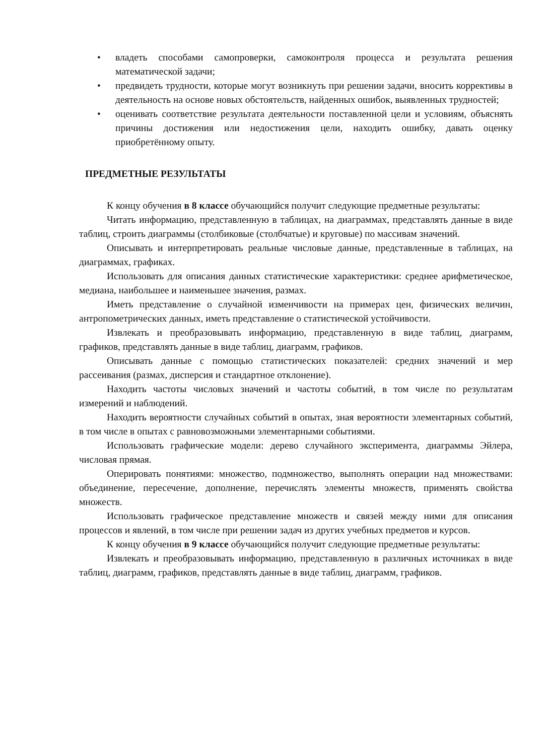• владеть способами самопроверки, самоконтроля процесса и результата решения математической задачи;
• предвидеть трудности, которые могут возникнуть при решении задачи, вносить коррективы в деятельность на основе новых обстоятельств, найденных ошибок, выявленных трудностей;
• оценивать соответствие результата деятельности поставленной цели и условиям, объяснять причины достижения или недостижения цели, находить ошибку, давать оценку приобретённому опыту.
ПРЕДМЕТНЫЕ РЕЗУЛЬТАТЫ
К концу обучения в 8 классе обучающийся получит следующие предметные результаты:
Читать информацию, представленную в таблицах, на диаграммах, представлять данные в виде таблиц, строить диаграммы (столбиковые (столбчатые) и круговые) по массивам значений.
Описывать и интерпретировать реальные числовые данные, представленные в таблицах, на диаграммах, графиках.
Использовать для описания данных статистические характеристики: среднее арифметическое, медиана, наибольшее и наименьшее значения, размах.
Иметь представление о случайной изменчивости на примерах цен, физических величин, антропометрических данных, иметь представление о статистической устойчивости.
Извлекать и преобразовывать информацию, представленную в виде таблиц, диаграмм, графиков, представлять данные в виде таблиц, диаграмм, графиков.
Описывать данные с помощью статистических показателей: средних значений и мер рассеивания (размах, дисперсия и стандартное отклонение).
Находить частоты числовых значений и частоты событий, в том числе по результатам измерений и наблюдений.
Находить вероятности случайных событий в опытах, зная вероятности элементарных событий, в том числе в опытах с равновозможными элементарными событиями.
Использовать графические модели: дерево случайного эксперимента, диаграммы Эйлера, числовая прямая.
Оперировать понятиями: множество, подмножество, выполнять операции над множествами: объединение, пересечение, дополнение, перечислять элементы множеств, применять свойства множеств.
Использовать графическое представление множеств и связей между ними для описания процессов и явлений, в том числе при решении задач из других учебных предметов и курсов.
К концу обучения в 9 классе обучающийся получит следующие предметные результаты:
Извлекать и преобразовывать информацию, представленную в различных источниках в виде таблиц, диаграмм, графиков, представлять данные в виде таблиц, диаграмм, графиков.